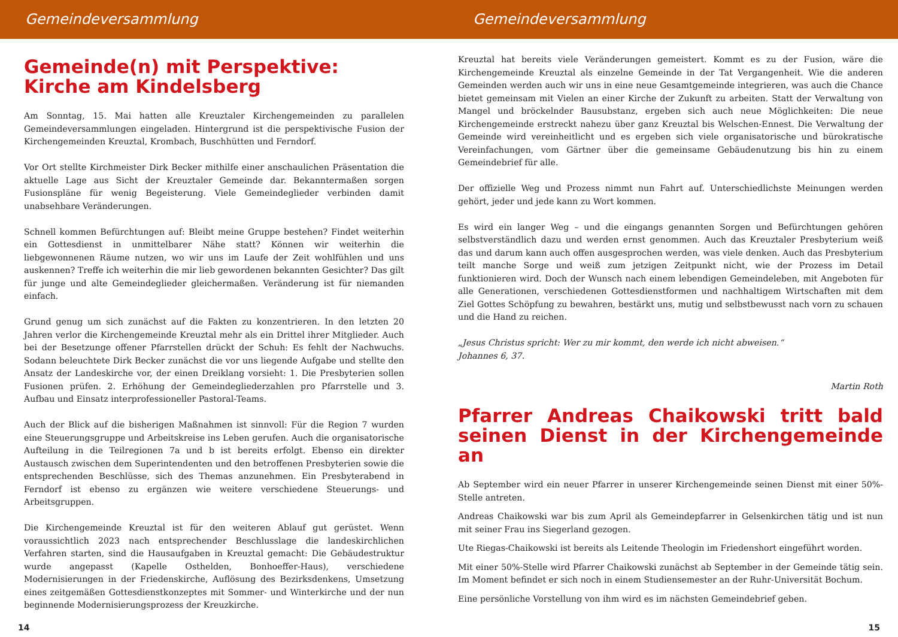Gemeindeversammlung
Gemeinde(n) mit Perspektive:
Kirche am Kindelsberg
Am Sonntag, 15. Mai hatten alle Kreuztaler Kirchengemeinden zu parallelen Gemeindeversammlungen eingeladen. Hintergrund ist die perspektivische Fusion der Kirchengemeinden Kreuztal, Krombach, Buschhütten und Ferndorf.
Vor Ort stellte Kirchmeister Dirk Becker mithilfe einer anschaulichen Präsentation die aktuelle Lage aus Sicht der Kreuztaler Gemeinde dar. Bekanntermaßen sorgen Fusionspläne für wenig Begeisterung. Viele Gemeindeglieder verbinden damit unabsehbare Veränderungen.
Schnell kommen Befürchtungen auf: Bleibt meine Gruppe bestehen? Findet weiterhin ein Gottesdienst in unmittelbarer Nähe statt? Können wir weiterhin die liebgewonnenen Räume nutzen, wo wir uns im Laufe der Zeit wohlfühlen und uns auskennen? Treffe ich weiterhin die mir lieb gewordenen bekannten Gesichter? Das gilt für junge und alte Gemeindeglieder gleichermaßen. Veränderung ist für niemanden einfach.
Grund genug um sich zunächst auf die Fakten zu konzentrieren. In den letzten 20 Jahren verlor die Kirchengemeinde Kreuztal mehr als ein Drittel ihrer Mitglieder. Auch bei der Besetzunge offener Pfarrstellen drückt der Schuh: Es fehlt der Nachwuchs. Sodann beleuchtete Dirk Becker zunächst die vor uns liegende Aufgabe und stellte den Ansatz der Landeskirche vor, der einen Dreiklang vorsieht: 1. Die Presbyterien sollen Fusionen prüfen. 2. Erhöhung der Gemeindegliederzahlen pro Pfarrstelle und 3. Aufbau und Einsatz interprofessioneller Pastoral-Teams.
Auch der Blick auf die bisherigen Maßnahmen ist sinnvoll: Für die Region 7 wurden eine Steuerungsgruppe und Arbeitskreise ins Leben gerufen. Auch die organisatorische Aufteilung in die Teilregionen 7a und b ist bereits erfolgt. Ebenso ein direkter Austausch zwischen dem Superintendenten und den betroffenen Presbyterien sowie die entsprechenden Beschlüsse, sich des Themas anzunehmen. Ein Presbyterabend in Ferndorf ist ebenso zu ergänzen wie weitere verschiedene Steuerungs- und Arbeitsgruppen.
Die Kirchengemeinde Kreuztal ist für den weiteren Ablauf gut gerüstet. Wenn voraussichtlich 2023 nach entsprechender Beschlusslage die landeskirchlichen Verfahren starten, sind die Hausaufgaben in Kreuztal gemacht: Die Gebäudestruktur wurde angepasst (Kapelle Osthelden, Bonhoeffer-Haus), verschiedene Modernisierungen in der Friedenskirche, Auflösung des Bezirksdenkens, Umsetzung eines zeitgemäßen Gottesdienstkonzeptes mit Sommer- und Winterkirche und der nun beginnende Modernisierungsprozess der Kreuzkirche.
14
Gemeindeversammlung
Kreuztal hat bereits viele Veränderungen gemeistert. Kommt es zu der Fusion, wäre die Kirchengemeinde Kreuztal als einzelne Gemeinde in der Tat Vergangenheit. Wie die anderen Gemeinden werden auch wir uns in eine neue Gesamtgemeinde integrieren, was auch die Chance bietet gemeinsam mit Vielen an einer Kirche der Zukunft zu arbeiten. Statt der Verwaltung von Mangel und bröckelnder Bausubstanz, ergeben sich auch neue Möglichkeiten: Die neue Kirchengemeinde erstreckt nahezu über ganz Kreuztal bis Welschen-Ennest. Die Verwaltung der Gemeinde wird vereinheitlicht und es ergeben sich viele organisatorische und bürokratische Vereinfachungen, vom Gärtner über die gemeinsame Gebäudenutzung bis hin zu einem Gemeindebrief für alle.
Der offizielle Weg und Prozess nimmt nun Fahrt auf. Unterschiedlichste Meinungen werden gehört, jeder und jede kann zu Wort kommen.
Es wird ein langer Weg – und die eingangs genannten Sorgen und Befürchtungen gehören selbstverständlich dazu und werden ernst genommen. Auch das Kreuztaler Presbyterium weiß das und darum kann auch offen ausgesprochen werden, was viele denken. Auch das Presbyterium teilt manche Sorge und weiß zum jetzigen Zeitpunkt nicht, wie der Prozess im Detail funktionieren wird. Doch der Wunsch nach einem lebendigen Gemeindeleben, mit Angeboten für alle Generationen, verschiedenen Gottesdienstformen und nachhaltigem Wirtschaften mit dem Ziel Gottes Schöpfung zu bewahren, bestärkt uns, mutig und selbstbewusst nach vorn zu schauen und die Hand zu reichen.
„Jesus Christus spricht: Wer zu mir kommt, den werde ich nicht abweisen.“
Johannes 6, 37.
Martin Roth
Pfarrer Andreas Chaikowski tritt bald seinen Dienst in der Kirchengemeinde an
Ab September wird ein neuer Pfarrer in unserer Kirchengemeinde seinen Dienst mit einer 50%-Stelle antreten.
Andreas Chaikowski war bis zum April als Gemeindepfarrer in Gelsenkirchen tätig und ist nun mit seiner Frau ins Siegerland gezogen.
Ute Riegas-Chaikowski ist bereits als Leitende Theologin im Friedenshort eingeführt worden.
Mit einer 50%-Stelle wird Pfarrer Chaikowski zunächst ab September in der Gemeinde tätig sein. Im Moment befindet er sich noch in einem Studiensemester an der Ruhr-Universität Bochum.
Eine persönliche Vorstellung von ihm wird es im nächsten Gemeindebrief geben.
15